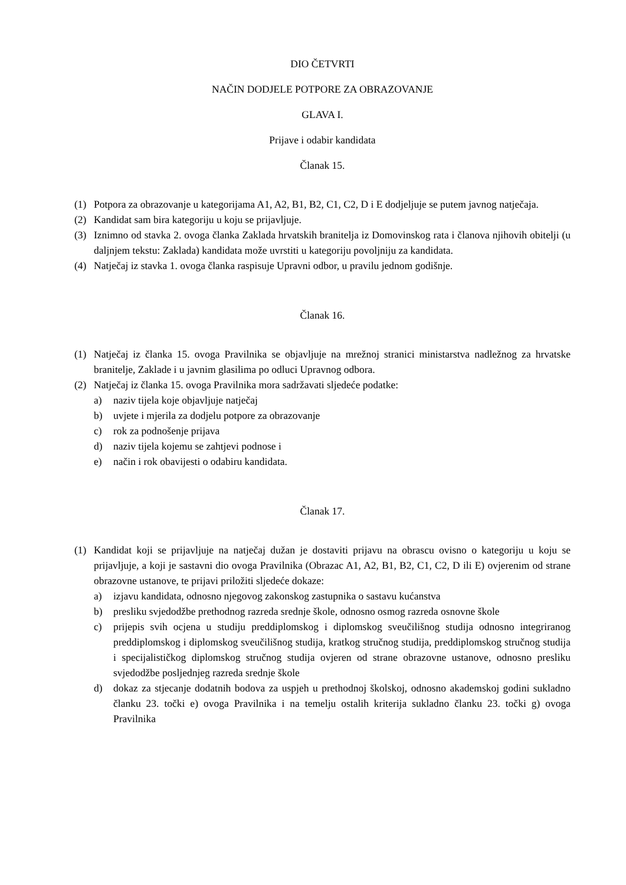DIO ČETVRTI
NAČIN DODJELE POTPORE ZA OBRAZOVANJE
GLAVA I.
Prijave i odabir kandidata
Članak 15.
(1) Potpora za obrazovanje u kategorijama A1, A2, B1, B2, C1, C2, D i E dodjeljuje se putem javnog natječaja.
(2) Kandidat sam bira kategoriju u koju se prijavljuje.
(3) Iznimno od stavka 2. ovoga članka Zaklada hrvatskih branitelja iz Domovinskog rata i članova njihovih obitelji (u daljnjem tekstu: Zaklada) kandidata može uvrstiti u kategoriju povoljniju za kandidata.
(4) Natječaj iz stavka 1. ovoga članka raspisuje Upravni odbor, u pravilu jednom godišnje.
Članak 16.
(1) Natječaj iz članka 15. ovoga Pravilnika se objavljuje na mrežnoj stranici ministarstva nadležnog za hrvatske branitelje, Zaklade i u javnim glasilima po odluci Upravnog odbora.
(2) Natječaj iz članka 15. ovoga Pravilnika mora sadržavati sljedeće podatke:
a) naziv tijela koje objavljuje natječaj
b) uvjete i mjerila za dodjelu potpore za obrazovanje
c) rok za podnošenje prijava
d) naziv tijela kojemu se zahtjevi podnose i
e) način i rok obavijesti o odabiru kandidata.
Članak 17.
(1) Kandidat koji se prijavljuje na natječaj dužan je dostaviti prijavu na obrascu ovisno o kategoriju u koju se prijavljuje, a koji je sastavni dio ovoga Pravilnika (Obrazac A1, A2, B1, B2, C1, C2, D ili E) ovjerenim od strane obrazovne ustanove, te prijavi priložiti sljedeće dokaze:
a) izjavu kandidata, odnosno njegovog zakonskog zastupnika o sastavu kućanstva
b) presliku svjedodžbe prethodnog razreda srednje škole, odnosno osmog razreda osnovne škole
c) prijepis svih ocjena u studiju preddiplomskog i diplomskog sveučilišnog studija odnosno integriranog preddiplomskog i diplomskog sveučilišnog studija, kratkog stručnog studija, preddiplomskog stručnog studija i specijalističkog diplomskog stručnog studija ovjeren od strane obrazovne ustanove, odnosno presliku svjedodžbe posljednjeg razreda srednje škole
d) dokaz za stjecanje dodatnih bodova za uspjeh u prethodnoj školskoj, odnosno akademskoj godini sukladno članku 23. točki e) ovoga Pravilnika i na temelju ostalih kriterija sukladno članku 23. točki g) ovoga Pravilnika